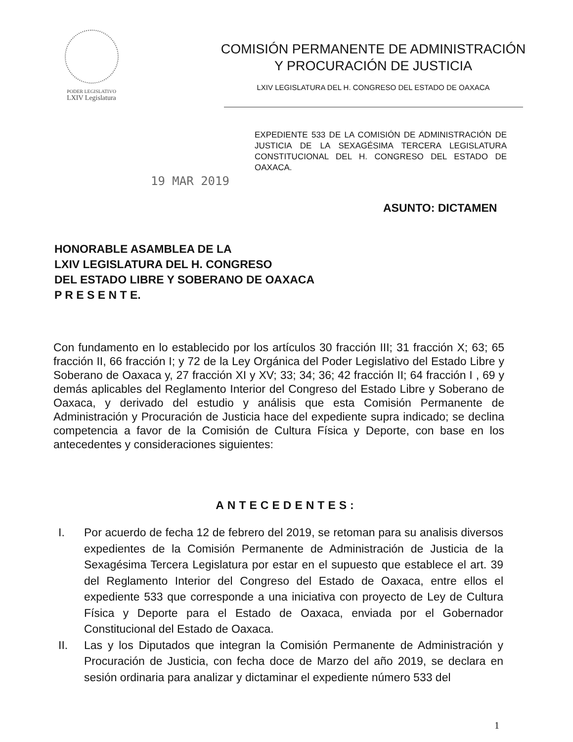PODER LEGISLATIVO
LXIV Legislatura
COMISIÓN PERMANENTE DE ADMINISTRACIÓN Y PROCURACIÓN DE JUSTICIA
LXIV LEGISLATURA DEL H. CONGRESO DEL ESTADO DE OAXACA
EXPEDIENTE 533 DE LA COMISIÓN DE ADMINISTRACIÓN DE JUSTICIA DE LA SEXAGÉSIMA TERCERA LEGISLATURA CONSTITUCIONAL DEL H. CONGRESO DEL ESTADO DE OAXACA.
19 MAR 2019
ASUNTO: DICTAMEN
HONORABLE ASAMBLEA DE LA
LXIV LEGISLATURA DEL H. CONGRESO
DEL ESTADO LIBRE Y SOBERANO DE OAXACA
P R E S E N T E.
Con fundamento en lo establecido por los artículos 30 fracción III; 31 fracción X; 63; 65 fracción II, 66 fracción I; y 72 de la Ley Orgánica del Poder Legislativo del Estado Libre y Soberano de Oaxaca y, 27 fracción XI y XV; 33; 34; 36; 42 fracción II; 64 fracción I , 69 y demás aplicables del Reglamento Interior del Congreso del Estado Libre y Soberano de Oaxaca, y derivado del estudio y análisis que esta Comisión Permanente de Administración y Procuración de Justicia hace del expediente supra indicado; se declina competencia a favor de la Comisión de Cultura Física y Deporte, con base en los antecedentes y consideraciones siguientes:
ANTECEDENTES:
I. Por acuerdo de fecha 12 de febrero del 2019, se retoman para su analisis diversos expedientes de la Comisión Permanente de Administración de Justicia de la Sexagésima Tercera Legislatura por estar en el supuesto que establece el art. 39 del Reglamento Interior del Congreso del Estado de Oaxaca, entre ellos el expediente 533 que corresponde a una iniciativa con proyecto de Ley de Cultura Física y Deporte para el Estado de Oaxaca, enviada por el Gobernador Constitucional del Estado de Oaxaca.
II. Las y los Diputados que integran la Comisión Permanente de Administración y Procuración de Justicia, con fecha doce de Marzo del año 2019, se declara en sesión ordinaria para analizar y dictaminar el expediente número 533 del
1